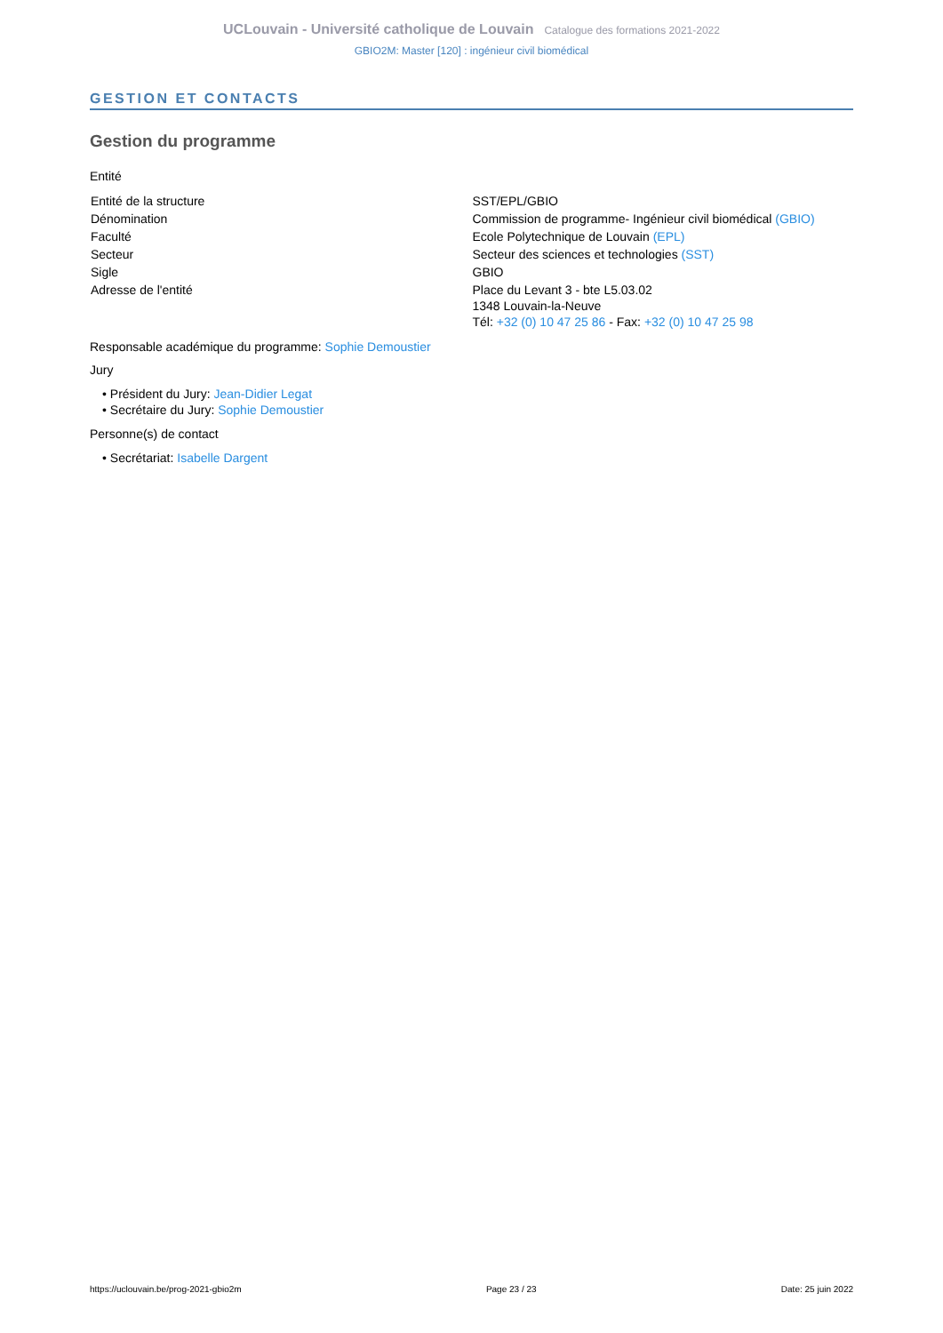UCLouvain - Université catholique de Louvain Catalogue des formations 2021-2022
GBIO2M: Master [120] : ingénieur civil biomédical
GESTION ET CONTACTS
Gestion du programme
Entité
| Entité de la structure | SST/EPL/GBIO |
| Dénomination | Commission de programme- Ingénieur civil biomédical (GBIO) |
| Faculté | Ecole Polytechnique de Louvain (EPL) |
| Secteur | Secteur des sciences et technologies (SST) |
| Sigle | GBIO |
| Adresse de l'entité | Place du Levant 3 - bte L5.03.02 1348 Louvain-la-Neuve Tél: +32 (0) 10 47 25 86 - Fax: +32 (0) 10 47 25 98 |
Responsable académique du programme: Sophie Demoustier
Jury
• Président du Jury: Jean-Didier Legat
• Secrétaire du Jury: Sophie Demoustier
Personne(s) de contact
• Secrétariat: Isabelle Dargent
https://uclouvain.be/prog-2021-gbio2m Page 23 / 23 Date: 25 juin 2022